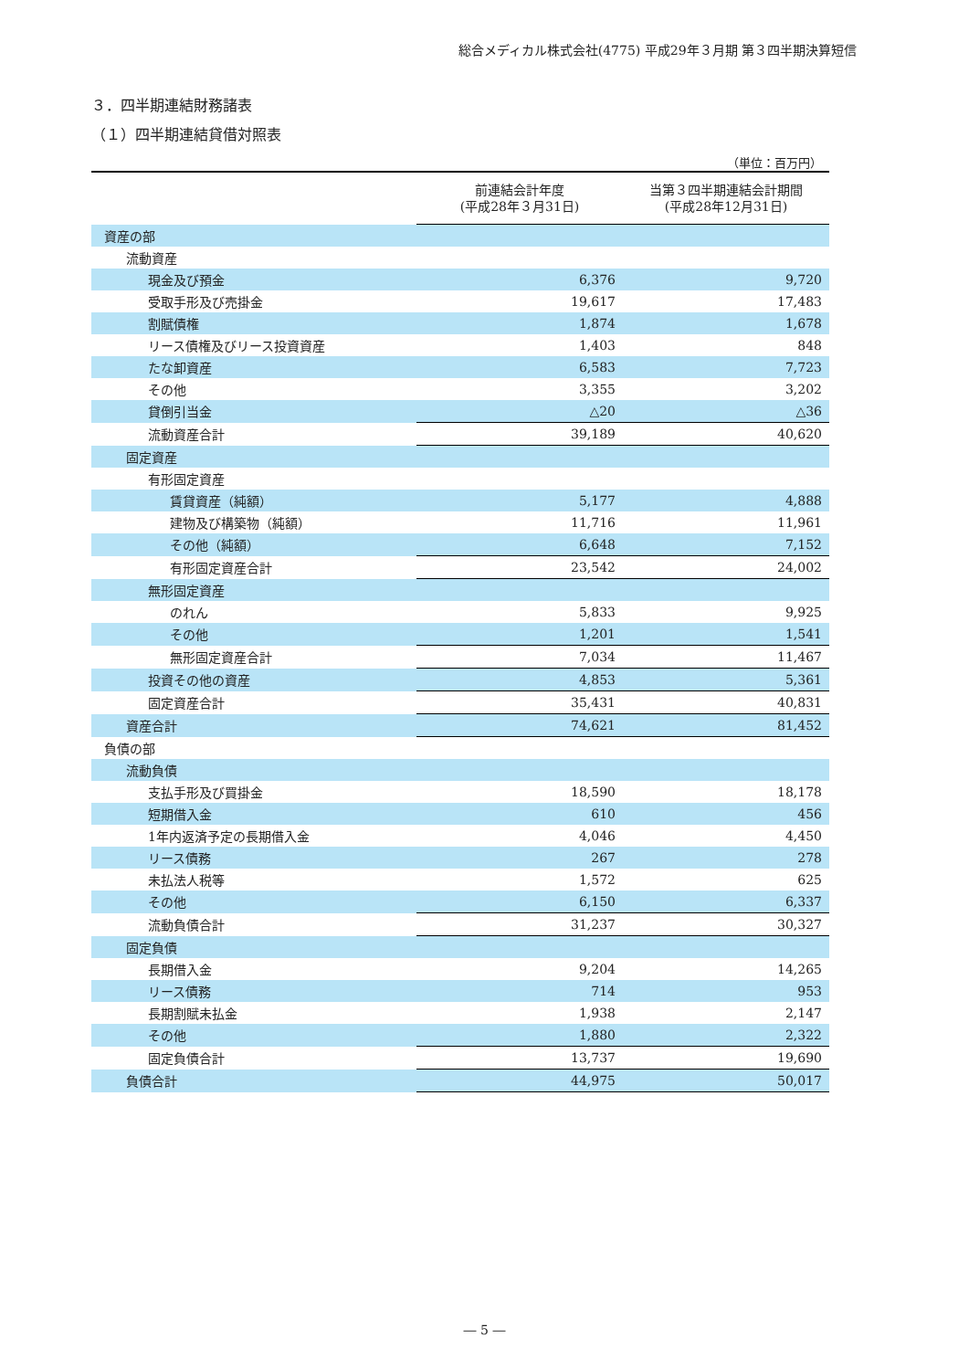総合メディカル株式会社(4775) 平成29年３月期 第３四半期決算短信
３．四半期連結財務諸表
（１）四半期連結貸借対照表
（単位：百万円）
| | 前連結会計年度 (平成28年３月31日) | 当第３四半期連結会計期間 (平成28年12月31日) |
| --- | --- | --- |
| 資産の部 | | |
| 流動資産 | | |
| 現金及び預金 | 6,376 | 9,720 |
| 受取手形及び売掛金 | 19,617 | 17,483 |
| 割賦債権 | 1,874 | 1,678 |
| リース債権及びリース投資資産 | 1,403 | 848 |
| たな卸資産 | 6,583 | 7,723 |
| その他 | 3,355 | 3,202 |
| 貸倒引当金 | △20 | △36 |
| 流動資産合計 | 39,189 | 40,620 |
| 固定資産 | | |
| 有形固定資産 | | |
| 賃貸資産（純額） | 5,177 | 4,888 |
| 建物及び構築物（純額） | 11,716 | 11,961 |
| その他（純額） | 6,648 | 7,152 |
| 有形固定資産合計 | 23,542 | 24,002 |
| 無形固定資産 | | |
| のれん | 5,833 | 9,925 |
| その他 | 1,201 | 1,541 |
| 無形固定資産合計 | 7,034 | 11,467 |
| 投資その他の資産 | 4,853 | 5,361 |
| 固定資産合計 | 35,431 | 40,831 |
| 資産合計 | 74,621 | 81,452 |
| 負債の部 | | |
| 流動負債 | | |
| 支払手形及び買掛金 | 18,590 | 18,178 |
| 短期借入金 | 610 | 456 |
| 1年内返済予定の長期借入金 | 4,046 | 4,450 |
| リース債務 | 267 | 278 |
| 未払法人税等 | 1,572 | 625 |
| その他 | 6,150 | 6,337 |
| 流動負債合計 | 31,237 | 30,327 |
| 固定負債 | | |
| 長期借入金 | 9,204 | 14,265 |
| リース債務 | 714 | 953 |
| 長期割賦未払金 | 1,938 | 2,147 |
| その他 | 1,880 | 2,322 |
| 固定負債合計 | 13,737 | 19,690 |
| 負債合計 | 44,975 | 50,017 |
― 5 ―